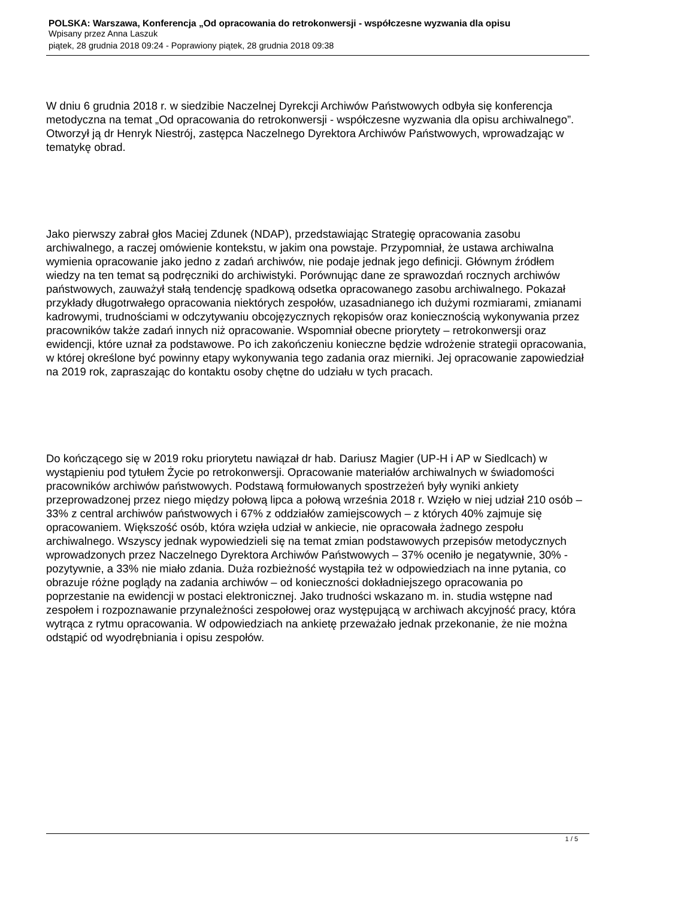POLSKA: Warszawa, Konferencja „Od opracowania do retrokonwersji - współczesne wyzwania dla opisu
Wpisany przez Anna Laszuk
piątek, 28 grudnia 2018 09:24 - Poprawiony piątek, 28 grudnia 2018 09:38
W dniu 6 grudnia 2018 r. w siedzibie Naczelnej Dyrekcji Archiwów Państwowych odbyła się konferencja metodyczna na temat „Od opracowania do retrokonwersji - współczesne wyzwania dla opisu archiwalnego”. Otworzył ją dr Henryk Niestrój, zastępca Naczelnego Dyrektora Archiwów Państwowych, wprowadzając w tematykę obrad.
Jako pierwszy zabrał głos Maciej Zdunek (NDAP), przedstawiając Strategię opracowania zasobu archiwalnego, a raczej omówienie kontekstu, w jakim ona powstaje. Przypomniał, że ustawa archiwalna wymienia opracowanie jako jedno z zadań archiwów, nie podaje jednak jego definicji. Głównym źródłem wiedzy na ten temat są podręczniki do archiwistyki. Porównując dane ze sprawozdań rocznych archiwów państwowych, zauważył stałą tendencję spadkową odsetka opracowanego zasobu archiwalnego. Pokazał przykłady długotrwałego opracowania niektórych zespołów, uzasadnianego ich dużymi rozmiarami, zmianami kadrowymi, trudnościami w odczytywaniu obcojęzycznych rękopisów oraz koniecznością wykonywania przez pracowników także zadań innych niż opracowanie. Wspomniał obecne priorytety – retrokonwersji oraz ewidencji, które uznał za podstawowe. Po ich zakończeniu konieczne będzie wdrożenie strategii opracowania, w której określone być powinny etapy wykonywania tego zadania oraz mierniki. Jej opracowanie zapowiedział na 2019 rok, zapraszając do kontaktu osoby chętne do udziału w tych pracach.
Do kończącego się w 2019 roku priorytetu nawiązał dr hab. Dariusz Magier (UP-H i AP w Siedlcach) w wystąpieniu pod tytułem Życie po retrokonwersji. Opracowanie materiałów archiwalnych w świadomości pracowników archiwów państwowych. Podstawą formułowanych spostrzeżeń były wyniki ankiety przeprowadzonej przez niego między połową lipca a połową września 2018 r. Wzięło w niej udział 210 osób – 33% z central archiwów państwowych i 67% z oddziałów zamiejscowych – z których 40% zajmuje się opracowaniem. Większość osób, która wzięła udział w ankiecie, nie opracowała żadnego zespołu archiwalnego. Wszyscy jednak wypowiedzieli się na temat zmian podstawowych przepisów metodycznych wprowadzonych przez Naczelnego Dyrektora Archiwów Państwowych – 37% oceniło je negatywnie, 30% - pozytywnie, a 33% nie miało zdania. Duża rozbieżność wystąpiła też w odpowiedziach na inne pytania, co obrazuje różne poglądy na zadania archiwów – od konieczności dokładniejszego opracowania po poprzestanie na ewidencji w postaci elektronicznej. Jako trudności wskazano m. in. studia wstępne nad zespołem i rozpoznawanie przynależności zespołowej oraz występującą w archiwach akcyjność pracy, która wytrąca z rytmu opracowania. W odpowiedziach na ankietę przeważało jednak przekonanie, że nie można odstąpić od wyodrębniania i opisu zespołów.
1 / 5